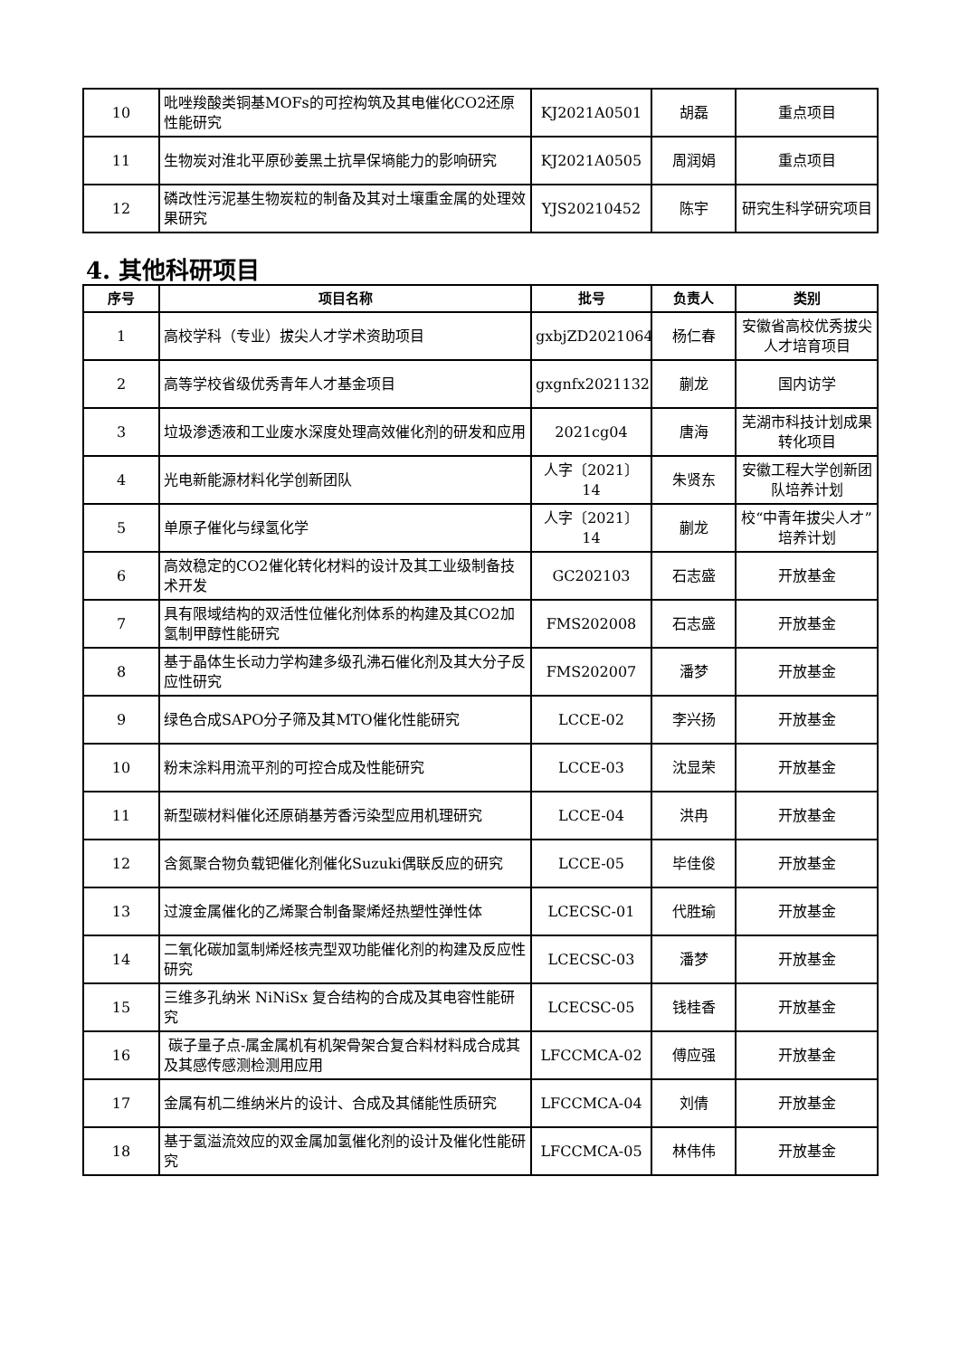| 10 | 吡唑羧酸类铜基MOFs的可控构筑及其电催化CO2还原性能研究 | KJ2021A0501 | 胡磊 | 重点项目 |
| 11 | 生物炭对淮北平原砂姜黑土抗旱保墒能力的影响研究 | KJ2021A0505 | 周润娟 | 重点项目 |
| 12 | 磷改性污泥基生物炭粒的制备及其对土壤重金属的处理效果研究 | YJS20210452 | 陈宇 | 研究生科学研究项目 |
4. 其他科研项目
| 序号 | 项目名称 | 批号 | 负责人 | 类别 |
| --- | --- | --- | --- | --- |
| 1 | 高校学科（专业）拔尖人才学术资助项目 | gxbjZD2021064 | 杨仁春 | 安徽省高校优秀拔尖人才培育项目 |
| 2 | 高等学校省级优秀青年人才基金项目 | gxgnfx2021132 | 蒯龙 | 国内访学 |
| 3 | 垃圾渗透液和工业废水深度处理高效催化剂的研发和应用 | 2021cg04 | 唐海 | 芜湖市科技计划成果转化项目 |
| 4 | 光电新能源材料化学创新团队 | 人字〔2021〕14 | 朱贤东 | 安徽工程大学创新团队培养计划 |
| 5 | 单原子催化与绿氢化学 | 人字〔2021〕14 | 蒯龙 | 校“中青年拔尖人才”培养计划 |
| 6 | 高效稳定的CO2催化转化材料的设计及其工业级制备技术开发 | GC202103 | 石志盛 | 开放基金 |
| 7 | 具有限域结构的双活性位催化剂体系的构建及其CO2加氢制甲醇性能研究 | FMS202008 | 石志盛 | 开放基金 |
| 8 | 基于晶体生长动力学构建多级孔沸石催化剂及其大分子反应性研究 | FMS202007 | 潘梦 | 开放基金 |
| 9 | 绿色合成SAPO分子筛及其MTO催化性能研究 | LCCE-02 | 李兴扬 | 开放基金 |
| 10 | 粉末涂料用流平剂的可控合成及性能研究 | LCCE-03 | 沈显荣 | 开放基金 |
| 11 | 新型碳材料催化还原硝基芳香污染型应用机理研究 | LCCE-04 | 洪冉 | 开放基金 |
| 12 | 含氮聚合物负载钯催化剂催化Suzuki偶联反应的研究 | LCCE-05 | 毕佳俊 | 开放基金 |
| 13 | 过渡金属催化的乙烯聚合制备聚烯烃热塑性弹性体 | LCECSC-01 | 代胜瑜 | 开放基金 |
| 14 | 二氧化碳加氢制烯烃核壳型双功能催化剂的构建及反应性研究 | LCECSC-03 | 潘梦 | 开放基金 |
| 15 | 三维多孔纳米 NiNiSx 复合结构的合成及其电容性能研究 | LCECSC-05 | 钱桂香 | 开放基金 |
| 16 | 碳子量子点-属金属机有机架骨架合复合料材料成合成其及其感传感测检测用应用 | LFCCMCA-02 | 傅应强 | 开放基金 |
| 17 | 金属有机二维纳米片的设计、合成及其储能性质研究 | LFCCMCA-04 | 刘倩 | 开放基金 |
| 18 | 基于氢溢流效应的双金属加氢催化剂的设计及催化性能研究 | LFCCMCA-05 | 林伟伟 | 开放基金 |